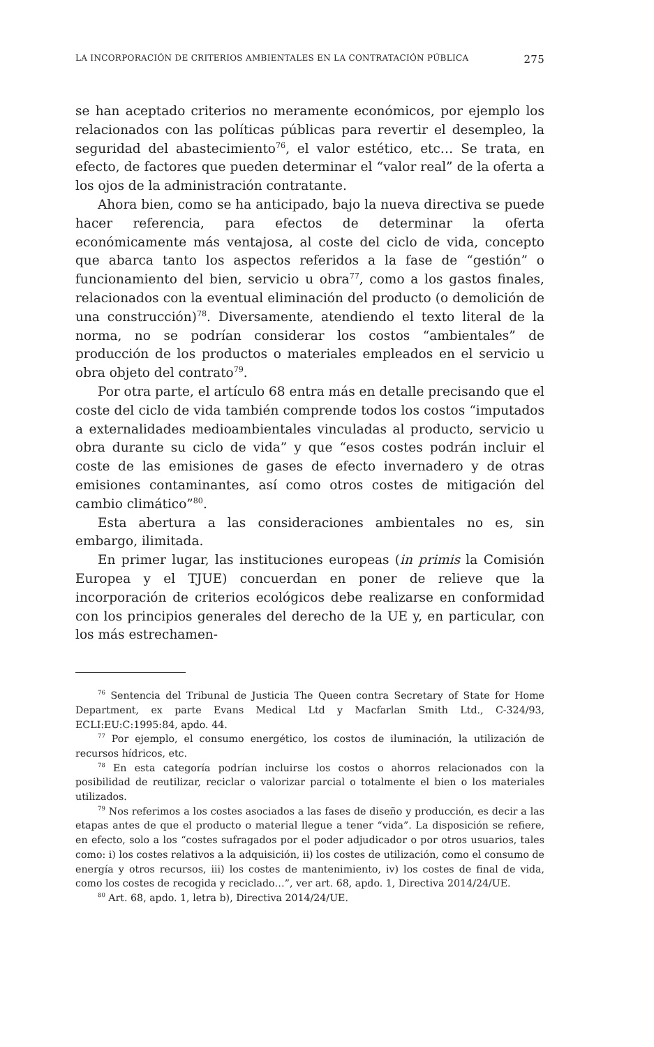LA INCORPORACIÓN DE CRITERIOS AMBIENTALES EN LA CONTRATACIÓN PÚBLICA 275
se han aceptado criterios no meramente económicos, por ejemplo los relacionados con las políticas públicas para revertir el desempleo, la seguridad del abastecimiento<sup>76</sup>, el valor estético, etc… Se trata, en efecto, de factores que pueden determinar el “valor real” de la oferta a los ojos de la administración contratante.
Ahora bien, como se ha anticipado, bajo la nueva directiva se puede hacer referencia, para efectos de determinar la oferta económicamente más ventajosa, al coste del ciclo de vida, concepto que abarca tanto los aspectos referidos a la fase de “gestión” o funcionamiento del bien, servicio u obra<sup>77</sup>, como a los gastos finales, relacionados con la eventual eliminación del producto (o demolición de una construcción)<sup>78</sup>. Diversamente, atendiendo el texto literal de la norma, no se podrían considerar los costos “ambientales” de producción de los productos o materiales empleados en el servicio u obra objeto del contrato<sup>79</sup>.
Por otra parte, el artículo 68 entra más en detalle precisando que el coste del ciclo de vida también comprende todos los costos “imputados a externalidades medioambientales vinculadas al producto, servicio u obra durante su ciclo de vida” y que “esos costes podrán incluir el coste de las emisiones de gases de efecto invernadero y de otras emisiones contaminantes, así como otros costes de mitigación del cambio climático”<sup>80</sup>.
Esta abertura a las consideraciones ambientales no es, sin embargo, ilimitada.
En primer lugar, las instituciones europeas (in primis la Comisión Europea y el TJUE) concuerdan en poner de relieve que la incorporación de criterios ecológicos debe realizarse en conformidad con los principios generales del derecho de la UE y, en particular, con los más estrechamen-
<sup>76</sup> Sentencia del Tribunal de Justicia The Queen contra Secretary of State for Home Department, ex parte Evans Medical Ltd y Macfarlan Smith Ltd., C-324/93, ECLI:EU:C:1995:84, apdo. 44.
<sup>77</sup> Por ejemplo, el consumo energético, los costos de iluminación, la utilización de recursos hídricos, etc.
<sup>78</sup> En esta categoría podrían incluirse los costos o ahorros relacionados con la posibilidad de reutilizar, reciclar o valorizar parcial o totalmente el bien o los materiales utilizados.
<sup>79</sup> Nos referimos a los costes asociados a las fases de diseño y producción, es decir a las etapas antes de que el producto o material llegue a tener “vida”. La disposición se refiere, en efecto, solo a los “costes sufragados por el poder adjudicador o por otros usuarios, tales como: i) los costes relativos a la adquisición, ii) los costes de utilización, como el consumo de energía y otros recursos, iii) los costes de mantenimiento, iv) los costes de final de vida, como los costes de recogida y reciclado…”, ver art. 68, apdo. 1, Directiva 2014/24/UE.
<sup>80</sup> Art. 68, apdo. 1, letra b), Directiva 2014/24/UE.